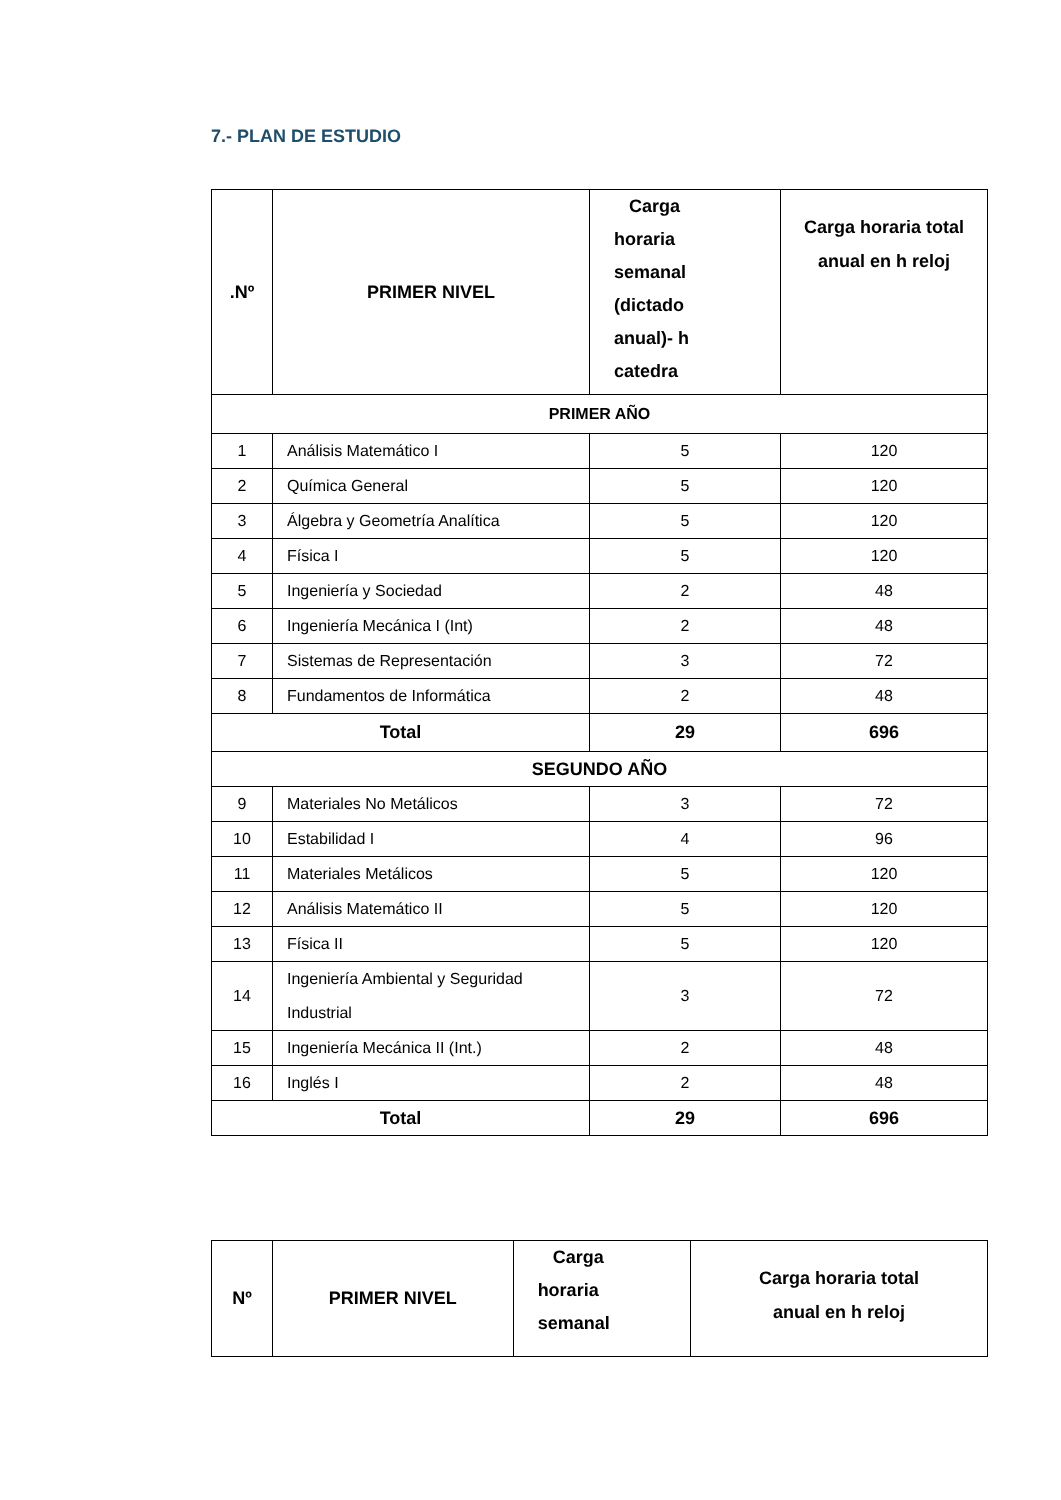7.- PLAN DE ESTUDIO
| .Nº | PRIMER NIVEL | Carga horaria semanal (dictado anual)- h catedra | Carga horaria total anual en h reloj |
| --- | --- | --- | --- |
| PRIMER AÑO | | | |
| 1 | Análisis Matemático I | 5 | 120 |
| 2 | Química General | 5 | 120 |
| 3 | Álgebra y Geometría Analítica | 5 | 120 |
| 4 | Física I | 5 | 120 |
| 5 | Ingeniería y Sociedad | 2 | 48 |
| 6 | Ingeniería Mecánica I (Int) | 2 | 48 |
| 7 | Sistemas de Representación | 3 | 72 |
| 8 | Fundamentos de Informática | 2 | 48 |
| Total | | 29 | 696 |
| SEGUNDO AÑO | | | |
| 9 | Materiales No Metálicos | 3 | 72 |
| 10 | Estabilidad I | 4 | 96 |
| 11 | Materiales Metálicos | 5 | 120 |
| 12 | Análisis Matemático II | 5 | 120 |
| 13 | Física II | 5 | 120 |
| 14 | Ingeniería Ambiental y Seguridad Industrial | 3 | 72 |
| 15 | Ingeniería Mecánica II (Int.) | 2 | 48 |
| 16 | Inglés I | 2 | 48 |
| Total | | 29 | 696 |
| Nº | PRIMER NIVEL | Carga horaria semanal | Carga horaria total anual en h reloj |
| --- | --- | --- | --- |